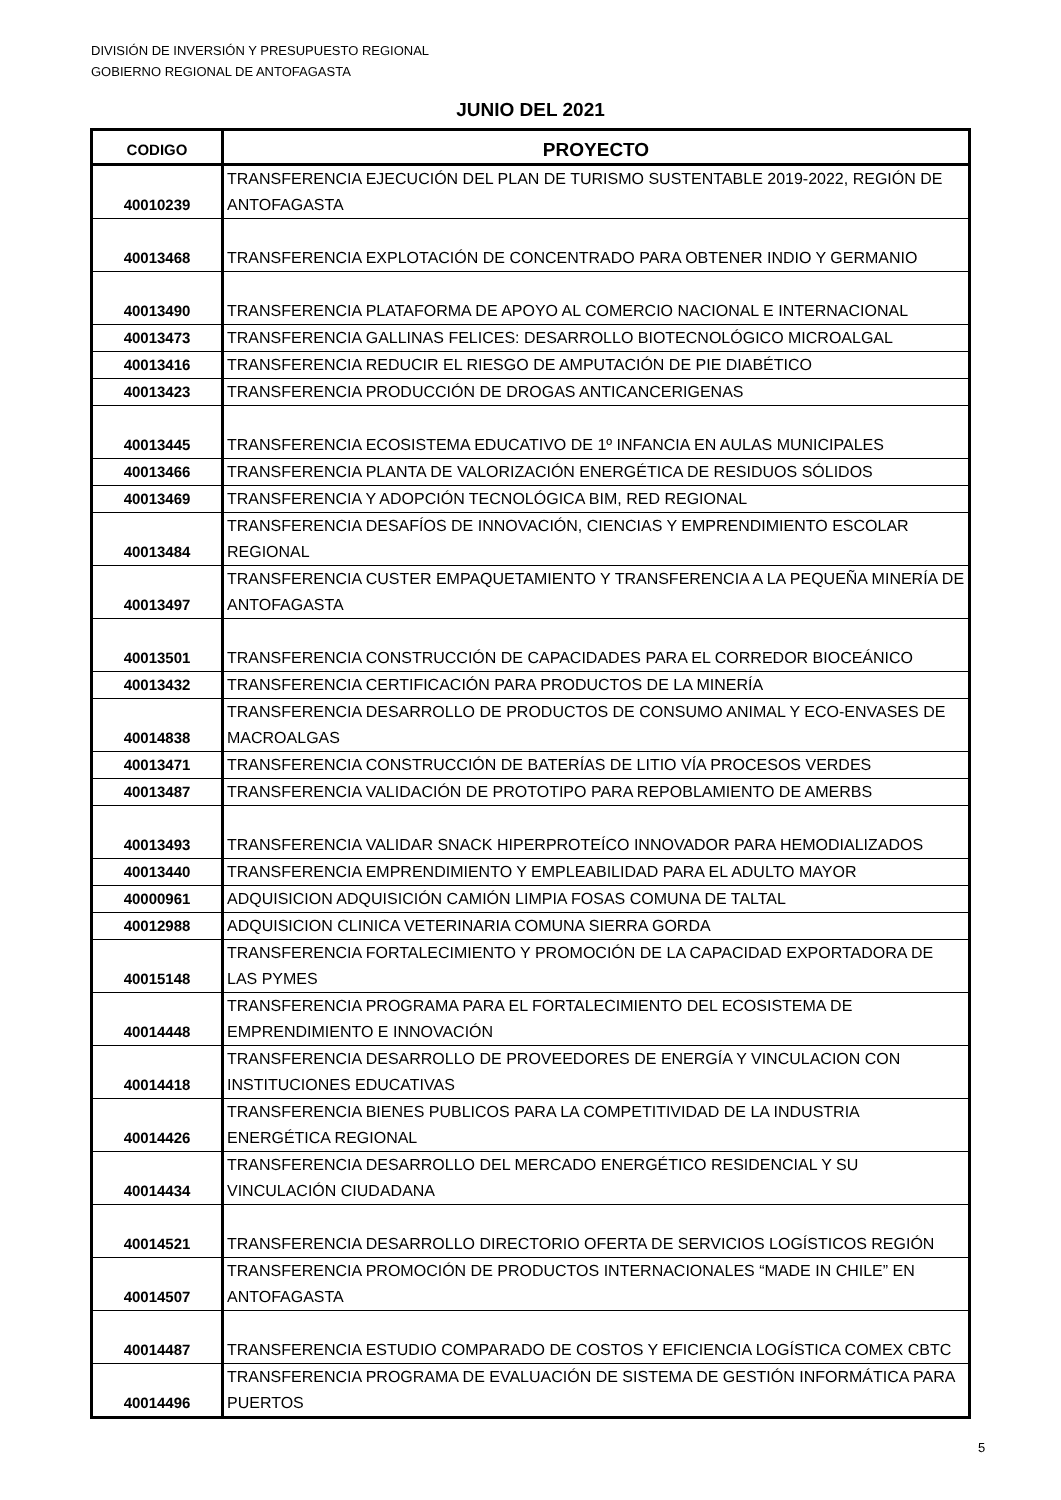DIVISIÓN DE INVERSIÓN Y PRESUPUESTO REGIONAL
GOBIERNO REGIONAL DE ANTOFAGASTA
JUNIO DEL 2021
| CODIGO | PROYECTO |
| --- | --- |
| 40010239 | TRANSFERENCIA EJECUCIÓN DEL PLAN DE TURISMO SUSTENTABLE 2019-2022, REGIÓN DE ANTOFAGASTA |
| 40013468 | TRANSFERENCIA EXPLOTACIÓN DE CONCENTRADO PARA OBTENER INDIO Y GERMANIO |
| 40013490 | TRANSFERENCIA PLATAFORMA DE APOYO AL COMERCIO NACIONAL E INTERNACIONAL |
| 40013473 | TRANSFERENCIA GALLINAS FELICES: DESARROLLO BIOTECNOLÓGICO MICROALGAL |
| 40013416 | TRANSFERENCIA REDUCIR EL RIESGO DE AMPUTACIÓN DE PIE DIABÉTICO |
| 40013423 | TRANSFERENCIA PRODUCCIÓN DE DROGAS ANTICANCERIGENAS |
| 40013445 | TRANSFERENCIA ECOSISTEMA EDUCATIVO DE 1º INFANCIA EN AULAS MUNICIPALES |
| 40013466 | TRANSFERENCIA PLANTA DE VALORIZACIÓN ENERGÉTICA DE RESIDUOS SÓLIDOS |
| 40013469 | TRANSFERENCIA Y ADOPCIÓN TECNOLÓGICA BIM, RED REGIONAL |
| 40013484 | TRANSFERENCIA DESAFÍOS DE INNOVACIÓN, CIENCIAS Y EMPRENDIMIENTO ESCOLAR REGIONAL |
| 40013497 | TRANSFERENCIA CUSTER EMPAQUETAMIENTO Y TRANSFERENCIA A LA PEQUEÑA MINERÍA DE ANTOFAGASTA |
| 40013501 | TRANSFERENCIA CONSTRUCCIÓN DE CAPACIDADES PARA EL CORREDOR BIOCEÁNICO |
| 40013432 | TRANSFERENCIA CERTIFICACIÓN PARA PRODUCTOS DE LA MINERÍA |
| 40014838 | TRANSFERENCIA DESARROLLO DE PRODUCTOS DE CONSUMO ANIMAL Y ECO-ENVASES DE MACROALGAS |
| 40013471 | TRANSFERENCIA CONSTRUCCIÓN DE BATERÍAS DE LITIO VÍA PROCESOS VERDES |
| 40013487 | TRANSFERENCIA VALIDACIÓN DE PROTOTIPO PARA REPOBLAMIENTO DE AMERBS |
| 40013493 | TRANSFERENCIA VALIDAR SNACK HIPERPROTEÍCO INNOVADOR PARA HEMODIALIZADOS |
| 40013440 | TRANSFERENCIA EMPRENDIMIENTO Y EMPLEABILIDAD PARA EL ADULTO MAYOR |
| 40000961 | ADQUISICION ADQUISICIÓN CAMIÓN LIMPIA FOSAS COMUNA DE TALTAL |
| 40012988 | ADQUISICION CLINICA VETERINARIA COMUNA SIERRA GORDA |
| 40015148 | TRANSFERENCIA FORTALECIMIENTO Y PROMOCIÓN DE LA CAPACIDAD EXPORTADORA DE LAS PYMES |
| 40014448 | TRANSFERENCIA PROGRAMA PARA EL FORTALECIMIENTO DEL ECOSISTEMA DE EMPRENDIMIENTO E INNOVACIÓN |
| 40014418 | TRANSFERENCIA DESARROLLO DE PROVEEDORES DE ENERGÍA Y VINCULACION CON INSTITUCIONES EDUCATIVAS |
| 40014426 | TRANSFERENCIA BIENES PUBLICOS PARA LA COMPETITIVIDAD DE LA INDUSTRIA ENERGÉTICA REGIONAL |
| 40014434 | TRANSFERENCIA DESARROLLO DEL MERCADO ENERGÉTICO RESIDENCIAL Y SU VINCULACIÓN CIUDADANA |
| 40014521 | TRANSFERENCIA DESARROLLO DIRECTORIO OFERTA DE SERVICIOS LOGÍSTICOS REGIÓN |
| 40014507 | TRANSFERENCIA PROMOCIÓN DE PRODUCTOS INTERNACIONALES “MADE IN CHILE” EN ANTOFAGASTA |
| 40014487 | TRANSFERENCIA ESTUDIO COMPARADO DE COSTOS Y EFICIENCIA LOGÍSTICA COMEX CBTC |
| 40014496 | TRANSFERENCIA PROGRAMA DE EVALUACIÓN DE SISTEMA DE GESTIÓN INFORMÁTICA PARA PUERTOS |
5